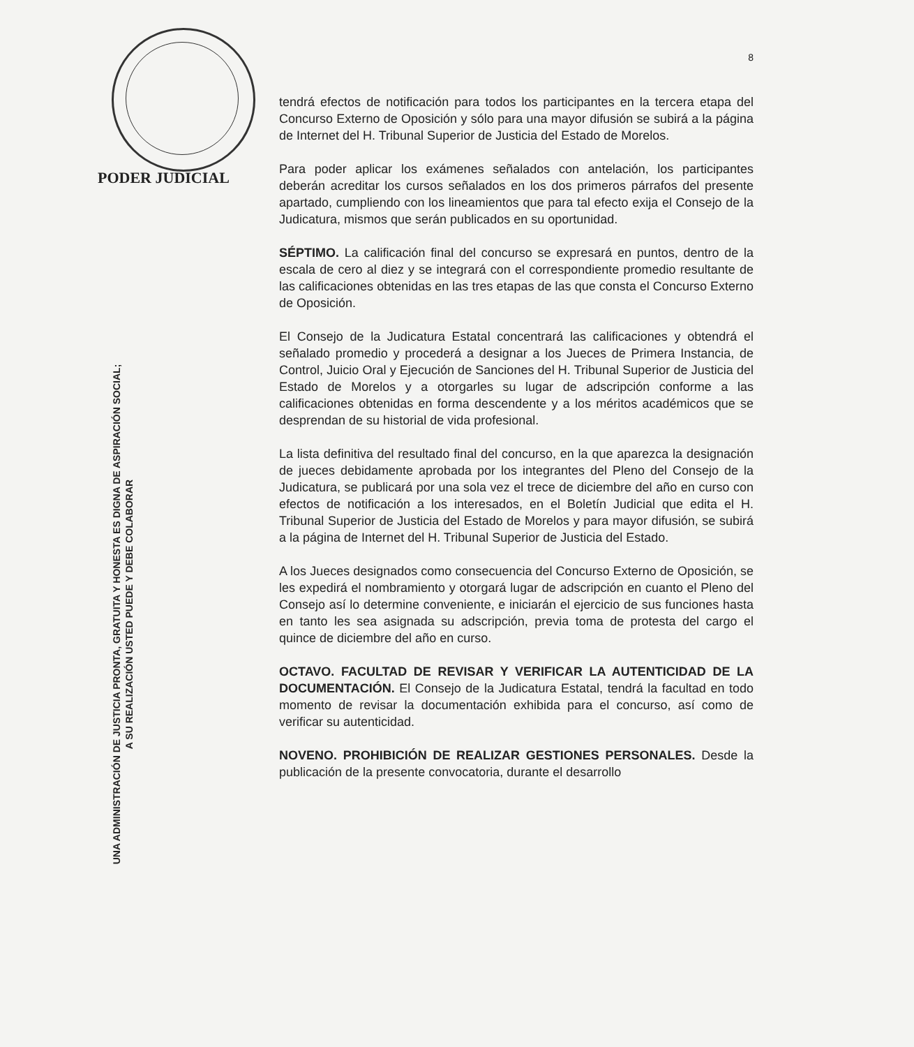PODER JUDICIAL
UNA ADMINISTRACIÓN DE JUSTICIA PRONTA, GRATUITA Y HONESTA ES DIGNA DE ASPIRACIÓN SOCIAL;
A SU REALIZACIÓN USTED PUEDE Y DEBE COLABORAR
8
tendrá efectos de notificación para todos los participantes en la tercera etapa del Concurso Externo de Oposición y sólo para una mayor difusión se subirá a la página de Internet del H. Tribunal Superior de Justicia del Estado de Morelos.
Para poder aplicar los exámenes señalados con antelación, los participantes deberán acreditar los cursos señalados en los dos primeros párrafos del presente apartado, cumpliendo con los lineamientos que para tal efecto exija el Consejo de la Judicatura, mismos que serán publicados en su oportunidad.
SÉPTIMO. La calificación final del concurso se expresará en puntos, dentro de la escala de cero al diez y se integrará con el correspondiente promedio resultante de las calificaciones obtenidas en las tres etapas de las que consta el Concurso Externo de Oposición.
El Consejo de la Judicatura Estatal concentrará las calificaciones y obtendrá el señalado promedio y procederá a designar a los Jueces de Primera Instancia, de Control, Juicio Oral y Ejecución de Sanciones del H. Tribunal Superior de Justicia del Estado de Morelos y a otorgarles su lugar de adscripción conforme a las calificaciones obtenidas en forma descendente y a los méritos académicos que se desprendan de su historial de vida profesional.
La lista definitiva del resultado final del concurso, en la que aparezca la designación de jueces debidamente aprobada por los integrantes del Pleno del Consejo de la Judicatura, se publicará por una sola vez el trece de diciembre del año en curso con efectos de notificación a los interesados, en el Boletín Judicial que edita el H. Tribunal Superior de Justicia del Estado de Morelos y para mayor difusión, se subirá a la página de Internet del H. Tribunal Superior de Justicia del Estado.
A los Jueces designados como consecuencia del Concurso Externo de Oposición, se les expedirá el nombramiento y otorgará lugar de adscripción en cuanto el Pleno del Consejo así lo determine conveniente, e iniciarán el ejercicio de sus funciones hasta en tanto les sea asignada su adscripción, previa toma de protesta del cargo el quince de diciembre del año en curso.
OCTAVO. FACULTAD DE REVISAR Y VERIFICAR LA AUTENTICIDAD DE LA DOCUMENTACIÓN. El Consejo de la Judicatura Estatal, tendrá la facultad en todo momento de revisar la documentación exhibida para el concurso, así como de verificar su autenticidad.
NOVENO. PROHIBICIÓN DE REALIZAR GESTIONES PERSONALES. Desde la publicación de la presente convocatoria, durante el desarrollo